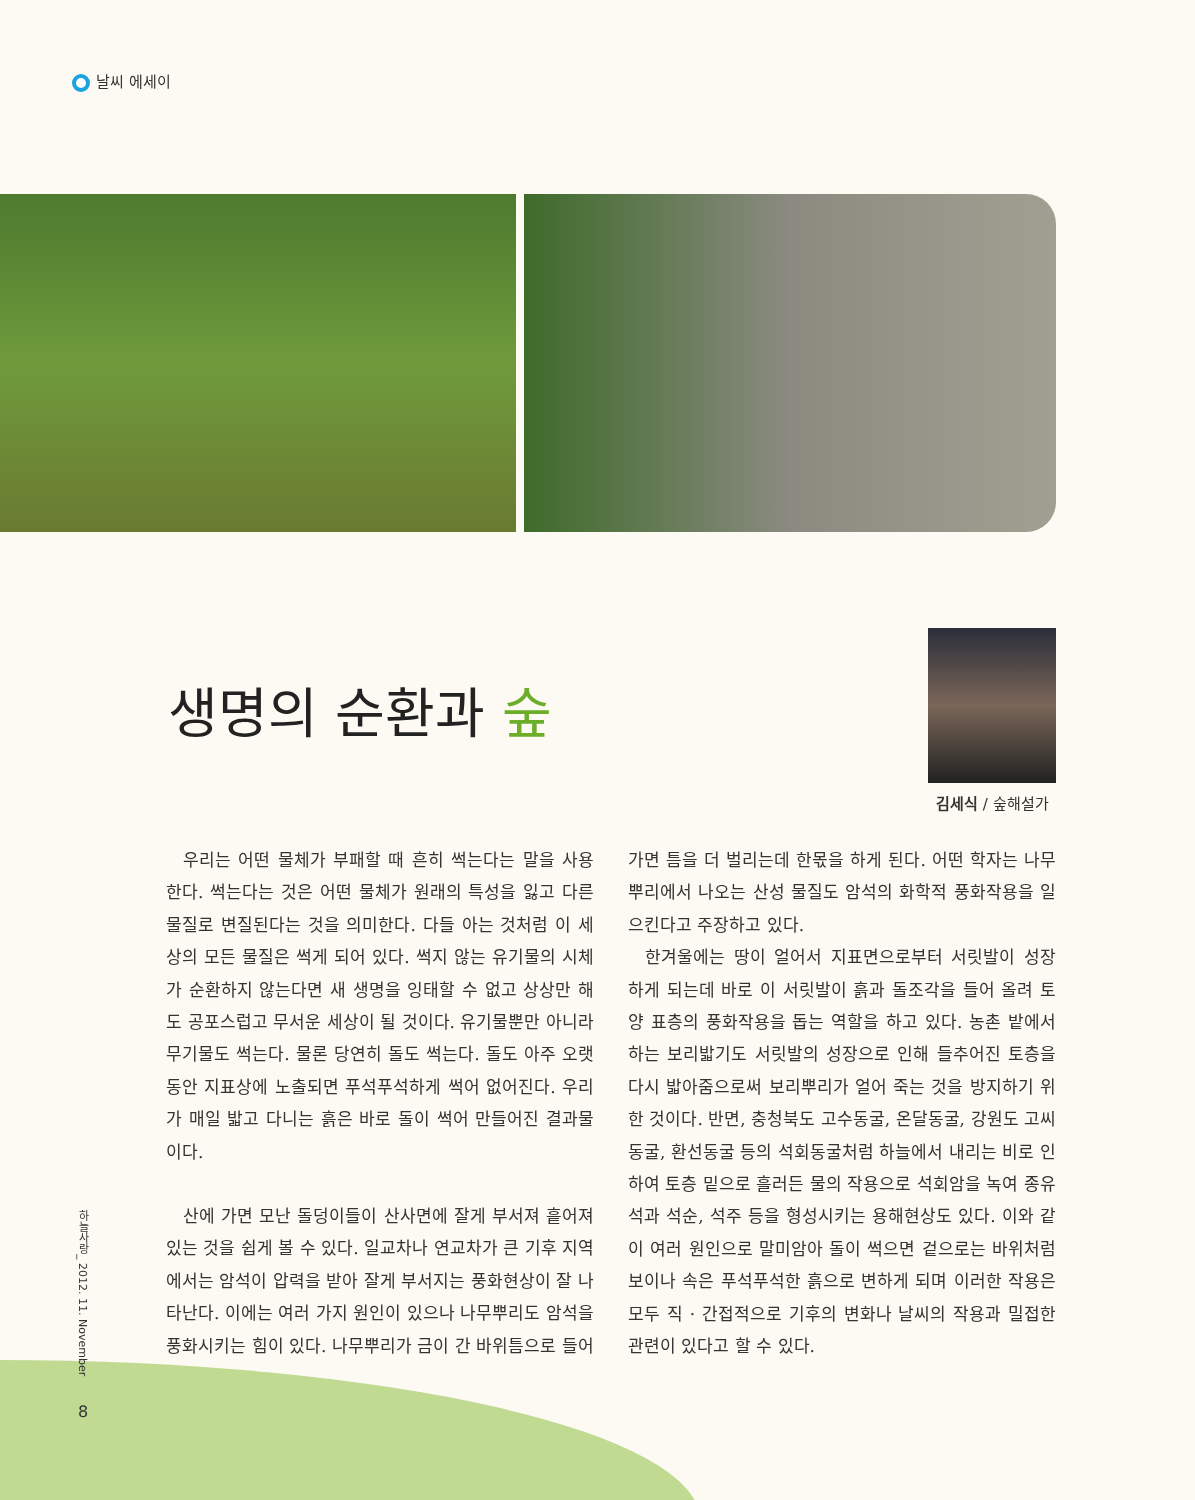날씨 에세이
생명의 순환과 숲
김세식 / 숲해설가
우리는 어떤 물체가 부패할 때 흔히 썩는다는 말을 사용한다. 썩는다는 것은 어떤 물체가 원래의 특성을 잃고 다른 물질로 변질된다는 것을 의미한다. 다들 아는 것처럼 이 세상의 모든 물질은 썩게 되어 있다. 썩지 않는 유기물의 시체가 순환하지 않는다면 새 생명을 잉태할 수 없고 상상만 해도 공포스럽고 무서운 세상이 될 것이다. 유기물뿐만 아니라 무기물도 썩는다. 물론 당연히 돌도 썩는다. 돌도 아주 오랫동안 지표상에 노출되면 푸석푸석하게 썩어 없어진다. 우리가 매일 밟고 다니는 흙은 바로 돌이 썩어 만들어진 결과물이다.
산에 가면 모난 돌덩이들이 산사면에 잘게 부서져 흩어져 있는 것을 쉽게 볼 수 있다. 일교차나 연교차가 큰 기후 지역에서는 암석이 압력을 받아 잘게 부서지는 풍화현상이 잘 나타난다. 이에는 여러 가지 원인이 있으나 나무뿌리도 암석을 풍화시키는 힘이 있다. 나무뿌리가 금이 간 바위틈으로 들어가면 틈을 더 벌리는데 한몫을 하게 된다. 어떤 학자는 나무뿌리에서 나오는 산성 물질도 암석의 화학적 풍화작용을 일으킨다고 주장하고 있다.
한겨울에는 땅이 얼어서 지표면으로부터 서릿발이 성장하게 되는데 바로 이 서릿발이 흙과 돌조각을 들어 올려 토양 표층의 풍화작용을 돕는 역할을 하고 있다. 농촌 밭에서 하는 보리밟기도 서릿발의 성장으로 인해 들추어진 토층을 다시 밟아줌으로써 보리뿌리가 얼어 죽는 것을 방지하기 위한 것이다. 반면, 충청북도 고수동굴, 온달동굴, 강원도 고씨동굴, 환선동굴 등의 석회동굴처럼 하늘에서 내리는 비로 인하여 토층 밑으로 흘러든 물의 작용으로 석회암을 녹여 종유석과 석순, 석주 등을 형성시키는 용해현상도 있다. 이와 같이 여러 원인으로 말미암아 돌이 썩으면 겉으로는 바위처럼 보이나 속은 푸석푸석한 흙으로 변하게 되며 이러한 작용은 모두 직 · 간접적으로 기후의 변화나 날씨의 작용과 밀접한 관련이 있다고 할 수 있다.
하늘사랑_ 2012. 11. November
8